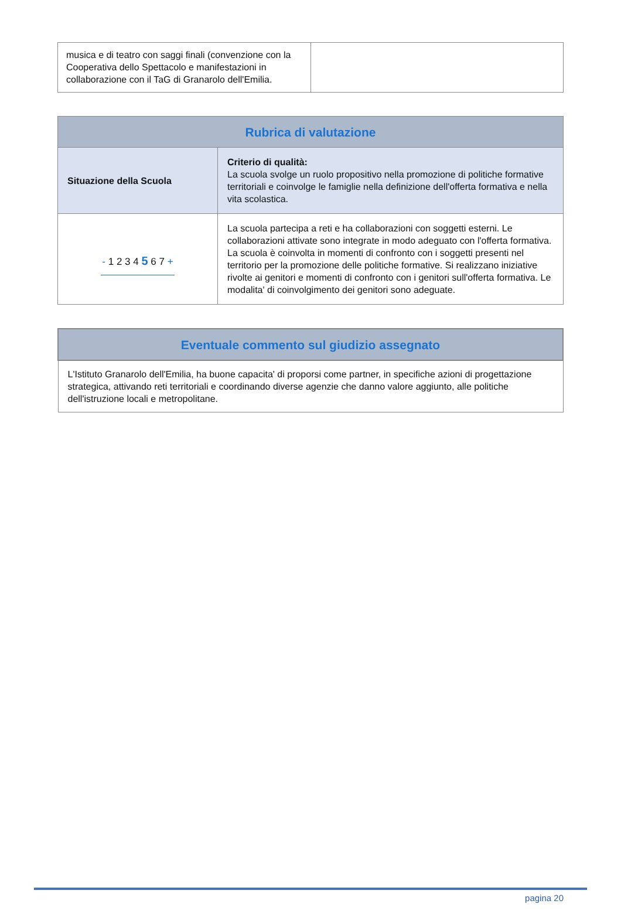| musica e di teatro con saggi finali (convenzione con la Cooperativa dello Spettacolo e manifestazioni in collaborazione con il TaG di Granarolo dell'Emilia. | |
| Rubrica di valutazione | |
| --- | --- |
| Situazione della Scuola | Criterio di qualità: La scuola svolge un ruolo propositivo nella promozione di politiche formative territoriali e coinvolge le famiglie nella definizione dell'offerta formativa e nella vita scolastica. |
| - 1 2 3 4 5 6 7 + | La scuola partecipa a reti e ha collaborazioni con soggetti esterni. Le collaborazioni attivate sono integrate in modo adeguato con l'offerta formativa. La scuola è coinvolta in momenti di confronto con i soggetti presenti nel territorio per la promozione delle politiche formative. Si realizzano iniziative rivolte ai genitori e momenti di confronto con i genitori sull'offerta formativa. Le modalita' di coinvolgimento dei genitori sono adeguate. |
| Eventuale commento sul giudizio assegnato |
| --- |
| L'Istituto Granarolo dell'Emilia, ha buone capacita' di proporsi come partner, in specifiche azioni di progettazione strategica, attivando reti territoriali e coordinando diverse agenzie che danno valore aggiunto, alle politiche dell'istruzione locali e metropolitane. |
pagina 20